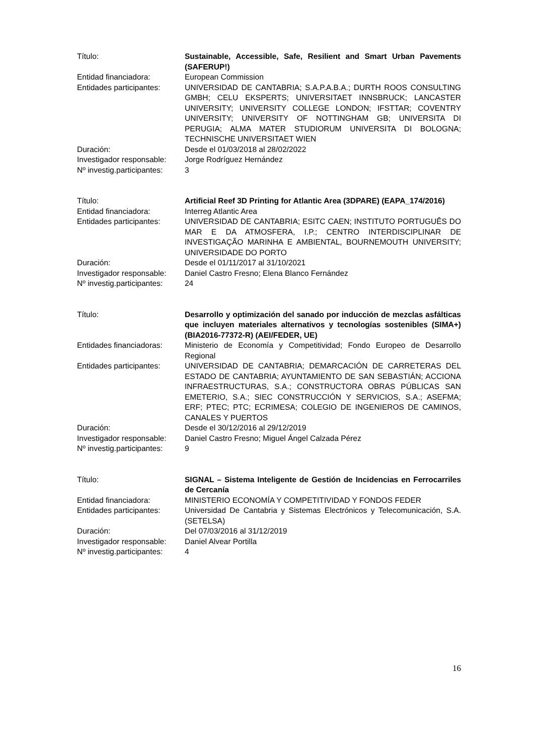Título: Sustainable, Accessible, Safe, Resilient and Smart Urban Pavements (SAFERUP!)
Entidad financiadora: European Commission
Entidades participantes:
UNIVERSIDAD DE CANTABRIA; S.A.P.A.B.A.; DURTH ROOS CONSULTING GMBH; CELU EKSPERTS; UNIVERSITAET INNSBRUCK; LANCASTER UNIVERSITY; UNIVERSITY COLLEGE LONDON; IFSTTAR; COVENTRY UNIVERSITY; UNIVERSITY OF NOTTINGHAM GB; UNIVERSITA DI PERUGIA; ALMA MATER STUDIORUM UNIVERSITA DI BOLOGNA; TECHNISCHE UNIVERSITAET WIEN
Duración: Desde el 01/03/2018 al 28/02/2022
Investigador responsable:
Jorge Rodríguez Hernández
Nº investig.participantes:
3
Título: Artificial Reef 3D Printing for Atlantic Area (3DPARE) (EAPA_174/2016)
Entidad financiadora: Interreg Atlantic Area
Entidades participantes:
UNIVERSIDAD DE CANTABRIA; ESITC CAEN; INSTITUTO PORTUGUÊS DO MAR E DA ATMOSFERA, I.P.; CENTRO INTERDISCIPLINAR DE INVESTIGAÇÃO MARINHA E AMBIENTAL, BOURNEMOUTH UNIVERSITY; UNIVERSIDADE DO PORTO
Duración: Desde el 01/11/2017 al 31/10/2021
Investigador responsable:
Daniel Castro Fresno; Elena Blanco Fernández
Nº investig.participantes:
24
Título: Desarrollo y optimización del sanado por inducción de mezclas asfálticas que incluyen materiales alternativos y tecnologías sostenibles (SIMA+) (BIA2016-77372-R) (AEI/FEDER, UE)
Entidades financiadoras:
Ministerio de Economía y Competitividad; Fondo Europeo de Desarrollo Regional
Entidades participantes:
UNIVERSIDAD DE CANTABRIA; DEMARCACIÓN DE CARRETERAS DEL ESTADO DE CANTABRIA; AYUNTAMIENTO DE SAN SEBASTIÁN; ACCIONA INFRAESTRUCTURAS, S.A.; CONSTRUCTORA OBRAS PÚBLICAS SAN EMETERIO, S.A.; SIEC CONSTRUCCIÓN Y SERVICIOS, S.A.; ASEFMA; ERF; PTEC; PTC; ECRIMESA; COLEGIO DE INGENIEROS DE CAMINOS, CANALES Y PUERTOS
Duración: Desde el 30/12/2016 al 29/12/2019
Investigador responsable:
Daniel Castro Fresno; Miguel Ángel Calzada Pérez
Nº investig.participantes:
9
Título: SIGNAL – Sistema Inteligente de Gestión de Incidencias en Ferrocarriles de Cercanía
Entidad financiadora: MINISTERIO ECONOMÍA Y COMPETITIVIDAD Y FONDOS FEDER
Entidades participantes:
Universidad De Cantabria y Sistemas Electrónicos y Telecomunicación, S.A. (SETELSA)
Duración: Del 07/03/2016 al 31/12/2019
Investigador responsable:
Daniel Alvear Portilla
Nº investig.participantes:
4
16